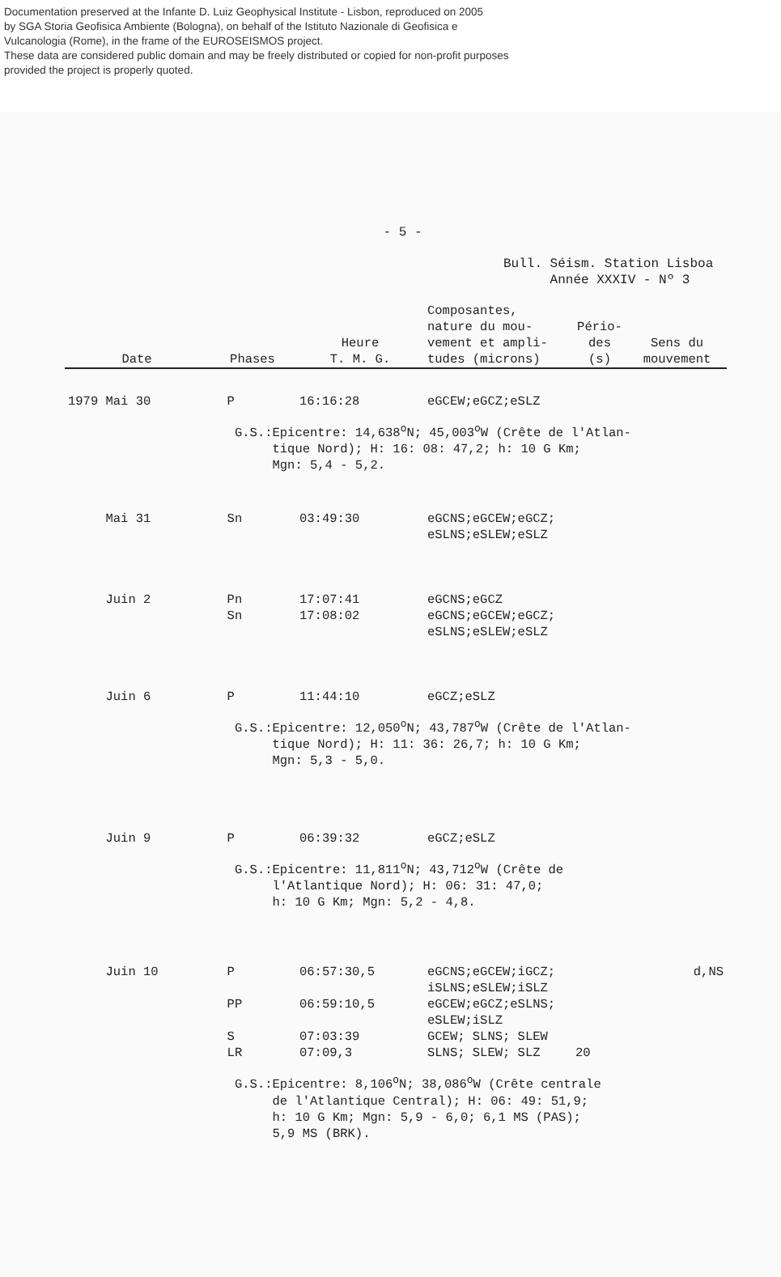Documentation preserved at the Infante D. Luiz Geophysical Institute - Lisbon, reproduced on 2005
by SGA Storia Geofisica Ambiente (Bologna), on behalf of the Istituto Nazionale di Geofisica e
Vulcanologia (Rome), in the frame of the EUROSEISMOS project.
These data are considered public domain and may be freely distributed or copied for non-profit purposes
provided the project is properly quoted.
- 5 -
Bull. Séism. Station Lisboa
Année XXXIV - Nº 3
| Date | Phases | Heure T. M. G. | Composantes, nature du mou- vement et ampli- tudes (microns) | Pério- des (s) | Sens du mouvement |
| --- | --- | --- | --- | --- | --- |
| 1979 Mai 30 | P | 16:16:28 | eGCEW;eGCZ;eSLZ | | |
| G.S.:Epicentre: 14,638<sup>o</sup>N; 45,003<sup>o</sup>W (Crête de l'Atlan- tique Nord); H: 16: 08: 47,2; h: 10 G Km; Mgn: 5,4 - 5,2. | | | | | |
| Mai 31 | Sn | 03:49:30 | eGCNS;eGCEW;eGCZ; eSLNS;eSLEW;eSLZ | | |
| Juin 2 | Pn Sn | 17:07:41 17:08:02 | eGCNS;eGCZ eGCNS;eGCEW;eGCZ; eSLNS;eSLEW;eSLZ | | |
| Juin 6 | P | 11:44:10 | eGCZ;eSLZ | | |
| G.S.:Epicentre: 12,050<sup>o</sup>N; 43,787<sup>o</sup>W (Crête de l'Atlan- tique Nord); H: 11: 36: 26,7; h: 10 G Km; Mgn: 5,3 - 5,0. | | | | | |
| Juin 9 | P | 06:39:32 | eGCZ;eSLZ | | |
| G.S.:Epicentre: 11,811<sup>o</sup>N; 43,712<sup>o</sup>W (Crête de l'Atlantique Nord); H: 06: 31: 47,0; h: 10 G Km; Mgn: 5,2 - 4,8. | | | | | |
| Juin 10 | P PP S LR | 06:57:30,5 06:59:10,5 07:03:39 07:09,3 | eGCNS;eGCEW;iGCZ; iSLNS;eSLEW;iSLZ eGCEW;eGCZ;eSLNS; eSLEW;iSLZ GCEW; SLNS; SLEW SLNS; SLEW; SLZ | 20 | d,NS |
| G.S.:Epicentre: 8,106<sup>o</sup>N; 38,086<sup>o</sup>W (Crête centrale de l'Atlantique Central); H: 06: 49: 51,9; h: 10 G Km; Mgn: 5,9 - 6,0; 6,1 MS (PAS); 5,9 MS (BRK). | | | | | |